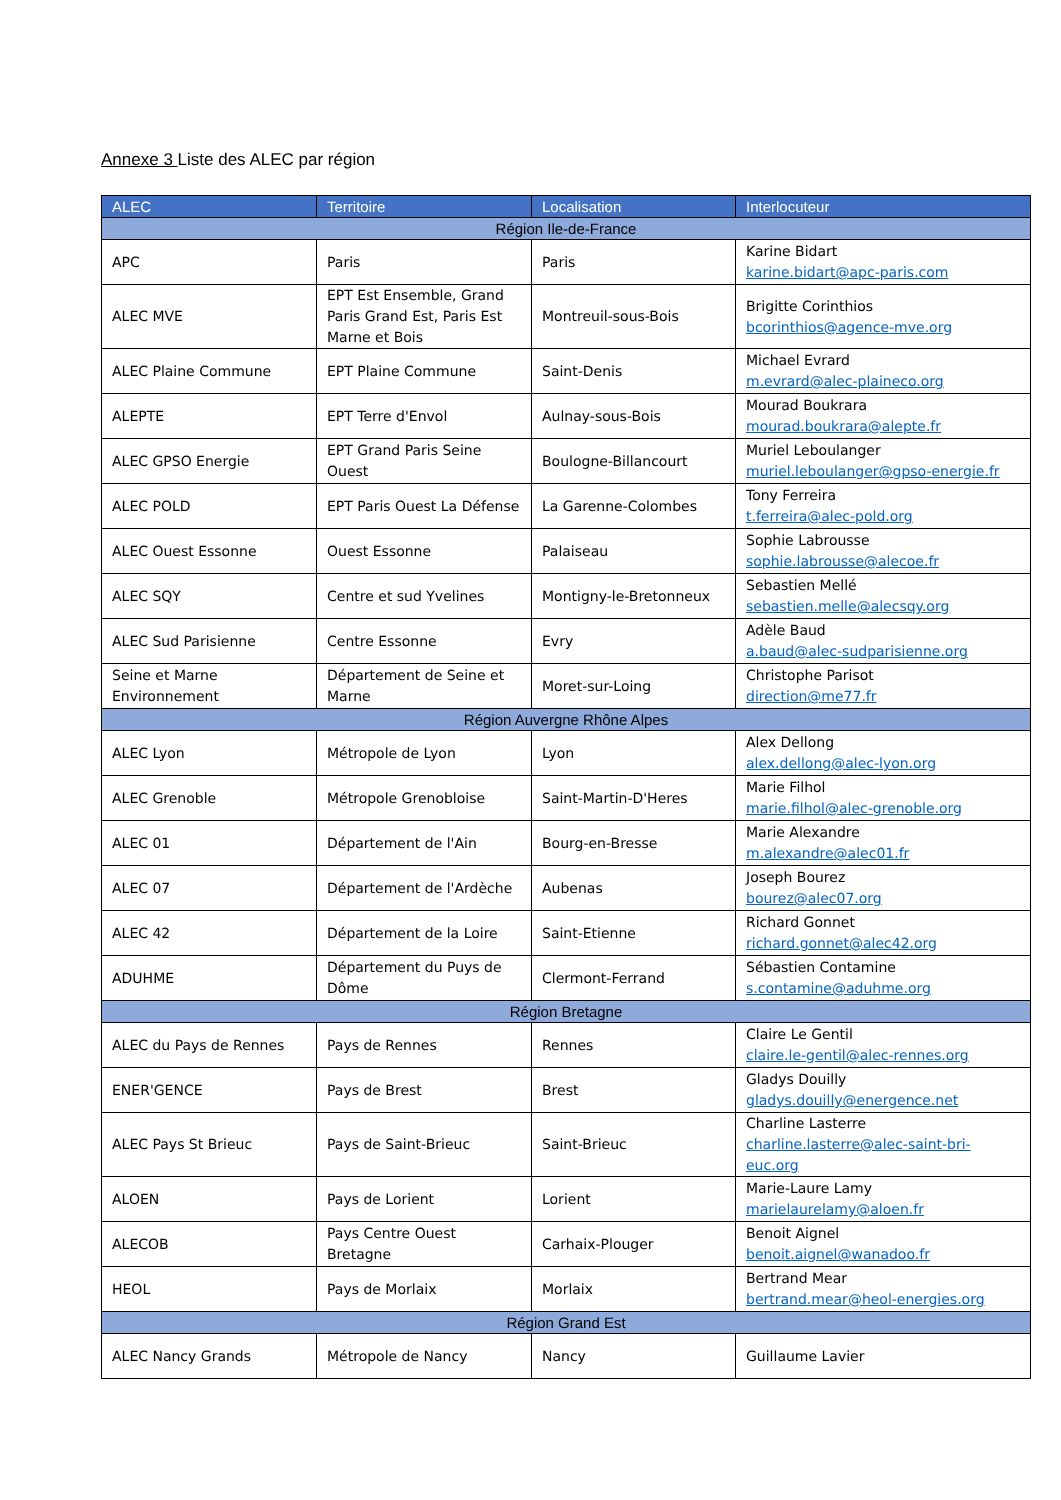Annexe 3 Liste des ALEC par région
| ALEC | Territoire | Localisation | Interlocuteur |
| --- | --- | --- | --- |
| Région Ile-de-France | | | |
| APC | Paris | Paris | Karine Bidart karine.bidart@apc-paris.com |
| ALEC MVE | EPT Est Ensemble, Grand Paris Grand Est, Paris Est Marne et Bois | Montreuil-sous-Bois | Brigitte Corinthios bcorinthios@agence-mve.org |
| ALEC Plaine Commune | EPT Plaine Commune | Saint-Denis | Michael Evrard m.evrard@alec-plaineco.org |
| ALEPTE | EPT Terre d'Envol | Aulnay-sous-Bois | Mourad Boukrara mourad.boukrara@alepte.fr |
| ALEC GPSO Energie | EPT Grand Paris Seine Ouest | Boulogne-Billancourt | Muriel Leboulanger muriel.leboulanger@gpso-energie.fr |
| ALEC POLD | EPT Paris Ouest La Défense | La Garenne-Colombes | Tony Ferreira t.ferreira@alec-pold.org |
| ALEC Ouest Essonne | Ouest Essonne | Palaiseau | Sophie Labrousse sophie.labrousse@alecoe.fr |
| ALEC SQY | Centre et sud Yvelines | Montigny-le-Bretonneux | Sebastien Mellé sebastien.melle@alecsqy.org |
| ALEC Sud Parisienne | Centre Essonne | Evry | Adèle Baud a.baud@alec-sudparisienne.org |
| Seine et Marne Environnement | Département de Seine et Marne | Moret-sur-Loing | Christophe Parisot direction@me77.fr |
| Région Auvergne Rhône Alpes | | | |
| ALEC Lyon | Métropole de Lyon | Lyon | Alex Dellong alex.dellong@alec-lyon.org |
| ALEC Grenoble | Métropole Grenobloise | Saint-Martin-D'Heres | Marie Filhol marie.filhol@alec-grenoble.org |
| ALEC 01 | Département de l'Ain | Bourg-en-Bresse | Marie Alexandre m.alexandre@alec01.fr |
| ALEC 07 | Département de l'Ardèche | Aubenas | Joseph Bourez bourez@alec07.org |
| ALEC 42 | Département de la Loire | Saint-Etienne | Richard Gonnet richard.gonnet@alec42.org |
| ADUHME | Département du Puys de Dôme | Clermont-Ferrand | Sébastien Contamine s.contamine@aduhme.org |
| Région Bretagne | | | |
| ALEC du Pays de Rennes | Pays de Rennes | Rennes | Claire Le Gentil claire.le-gentil@alec-rennes.org |
| ENER'GENCE | Pays de Brest | Brest | Gladys Douilly gladys.douilly@energence.net |
| ALEC Pays St Brieuc | Pays de Saint-Brieuc | Saint-Brieuc | Charline Lasterre charline.lasterre@alec-saint-bri-euc.org |
| ALOEN | Pays de Lorient | Lorient | Marie-Laure Lamy marielaurelamy@aloen.fr |
| ALECOB | Pays Centre Ouest Bretagne | Carhaix-Plouger | Benoit Aignel benoit.aignel@wanadoo.fr |
| HEOL | Pays de Morlaix | Morlaix | Bertrand Mear bertrand.mear@heol-energies.org |
| Région Grand Est | | | |
| ALEC Nancy Grands | Métropole de Nancy | Nancy | Guillaume Lavier |